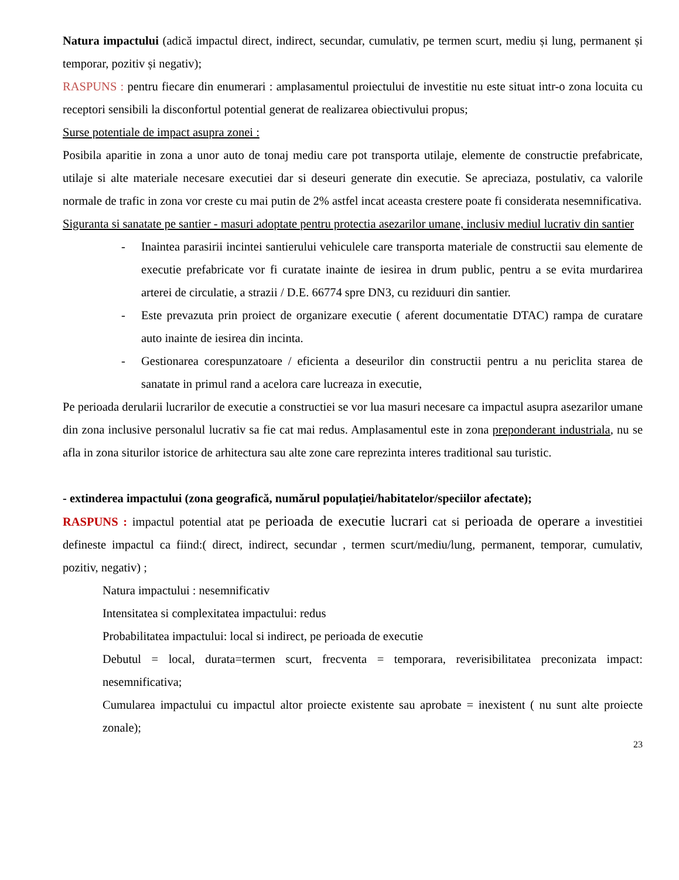Natura impactului (adică impactul direct, indirect, secundar, cumulativ, pe termen scurt, mediu și lung, permanent și temporar, pozitiv și negativ);
RASPUNS : pentru fiecare din enumerari : amplasamentul proiectului de investitie nu este situat intr-o zona locuita cu receptori sensibili la disconfortul potential generat de realizarea obiectivului propus;
Surse potentiale de impact asupra zonei :
Posibila aparitie in zona a unor auto de tonaj mediu care pot transporta utilaje, elemente de constructie prefabricate, utilaje si alte materiale necesare executiei dar si deseuri generate din executie. Se apreciaza, postulativ, ca valorile normale de trafic in zona vor creste cu mai putin de 2% astfel incat aceasta crestere poate fi considerata nesemnificativa.
Siguranta si sanatate pe santier - masuri adoptate pentru protectia asezarilor umane, inclusiv mediul lucrativ din santier
- Inaintea parasirii incintei santierului vehiculele care transporta materiale de constructii sau elemente de executie prefabricate vor fi curatate inainte de iesirea in drum public, pentru a se evita murdarirea arterei de circulatie, a strazii / D.E. 66774 spre DN3, cu reziduuri din santier.
- Este prevazuta prin proiect de organizare executie ( aferent documentatie DTAC) rampa de curatare auto inainte de iesirea din incinta.
- Gestionarea corespunzatoare / eficienta a deseurilor din constructii pentru a nu periclita starea de sanatate in primul rand a acelora care lucreaza in executie,
Pe perioada derularii lucrarilor de executie a constructiei se vor lua masuri necesare ca impactul asupra asezarilor umane din zona inclusive personalul lucrativ sa fie cat mai redus. Amplasamentul este in zona preponderant industriala, nu se afla in zona siturilor istorice de arhitectura sau alte zone care reprezinta interes traditional sau turistic.
- extinderea impactului (zona geografică, numărul populației/habitatelor/speciilor afectate);
RASPUNS : impactul potential atat pe perioada de executie lucrari cat si perioada de operare a investitiei defineste impactul ca fiind:( direct, indirect, secundar , termen scurt/mediu/lung, permanent, temporar, cumulativ, pozitiv, negativ) ;
Natura impactului : nesemnificativ
Intensitatea si complexitatea impactului: redus
Probabilitatea impactului: local si indirect, pe perioada de executie
Debutul = local, durata=termen scurt, frecventa = temporara, reverisibilitatea preconizata impact: nesemnificativa;
Cumularea impactului cu impactul altor proiecte existente sau aprobate = inexistent ( nu sunt alte proiecte zonale);
23